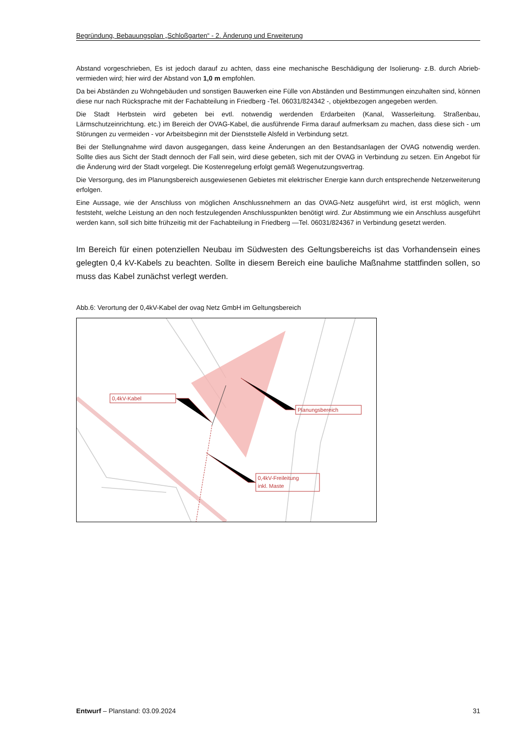Begründung, Bebauungsplan „Schloßgarten“ - 2. Änderung und Erweiterung
Abstand vorgeschrieben, Es ist jedoch darauf zu achten, dass eine mechanische Beschädigung der Isolierung- z.B. durch Abrieb- vermieden wird; hier wird der Abstand von 1,0 m empfohlen.
Da bei Abständen zu Wohngebäuden und sonstigen Bauwerken eine Fülle von Abständen und Bestimmungen einzuhalten sind, können diese nur nach Rücksprache mit der Fachabteilung in Friedberg -Tel. 06031/824342 -, objektbezogen angegeben werden.
Die Stadt Herbstein wird gebeten bei evtl. notwendig werdenden Erdarbeiten (Kanal, Wasserleitung. Straßenbau, Lärmschutzeinrichtung. etc.) im Bereich der OVAG-Kabel, die ausführende Firma darauf aufmerksam zu machen, dass diese sich - um Störungen zu vermeiden - vor Arbeitsbeginn mit der Dienststelle Alsfeld in Verbindung setzt.
Bei der Stellungnahme wird davon ausgegangen, dass keine Änderungen an den Bestandsanlagen der OVAG notwendig werden. Sollte dies aus Sicht der Stadt dennoch der Fall sein, wird diese gebeten, sich mit der OVAG in Verbindung zu setzen. Ein Angebot für die Änderung wird der Stadt vorgelegt. Die Kostenregelung erfolgt gemäß Wegenutzungsvertrag.
Die Versorgung, des im Planungsbereich ausgewiesenen Gebietes mit elektrischer Energie kann durch entsprechende Netzerweiterung erfolgen.
Eine Aussage, wie der Anschluss von möglichen Anschlussnehmern an das OVAG-Netz ausgeführt wird, ist erst möglich, wenn feststeht, welche Leistung an den noch festzulegenden Anschlusspunkten benötigt wird. Zur Abstimmung wie ein Anschluss ausgeführt werden kann, soll sich bitte frühzeitig mit der Fachabteilung in Friedberg —Tel. 06031/824367 in Verbindung gesetzt werden.
Im Bereich für einen potenziellen Neubau im Südwesten des Geltungsbereichs ist das Vorhandensein eines gelegten 0,4 kV-Kabels zu beachten. Sollte in diesem Bereich eine bauliche Maßnahme stattfinden sollen, so muss das Kabel zunächst verlegt werden.
Abb.6: Verortung der 0,4kV-Kabel der ovag Netz GmbH im Geltungsbereich
0,4kV-Kabel
Planungsbereich
0,4kV-Freileitung
inkl. Maste
Entwurf – Planstand: 03.09.2024 31